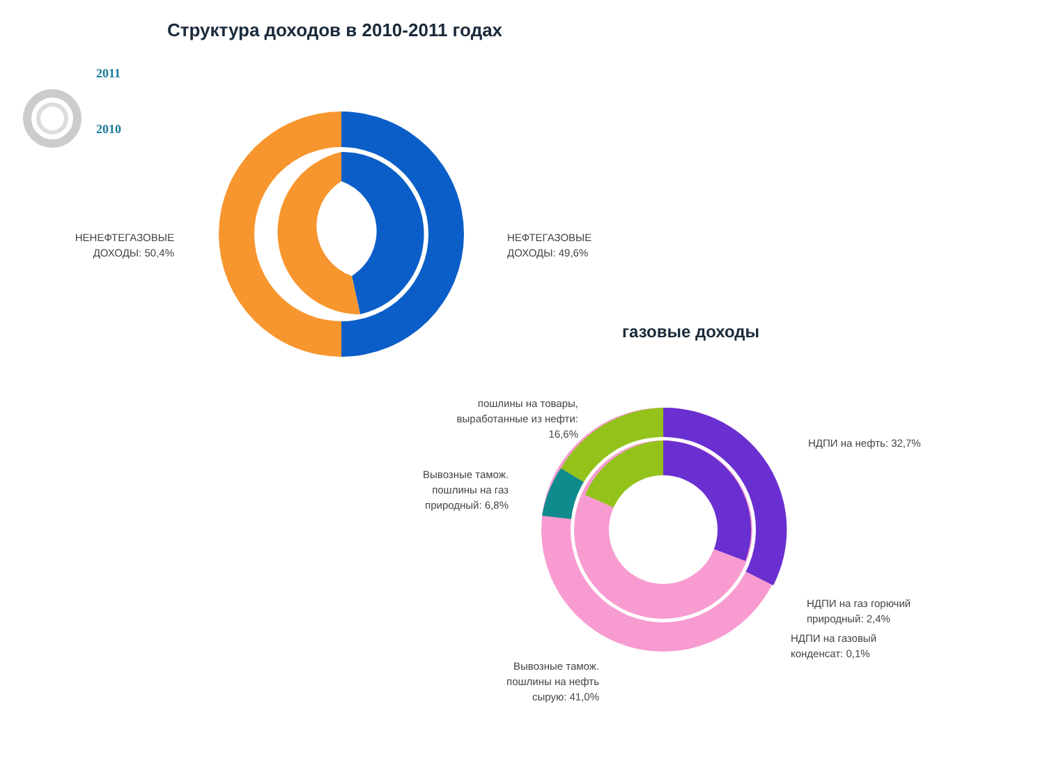Структура доходов в 2010-2011 годах
2011
2010
НЕНЕФТЕГАЗОВЫЕ ДОХОДЫ: 50,4%
НЕФТЕГАЗОВЫЕ
ДОХОДЫ: 49,6%
газовые доходы
пошлины на товары, выработанные из нефти: 16,6%
Вывозные тамож. пошлины на газ природный: 6,8%
НДПИ на нефть: 32,7%
НДПИ на газ горючий
природный: 2,4%
НДПИ на газовый
конденсат: 0,1%
Вывозные тамож. пошлины на нефть сырую: 41,0%